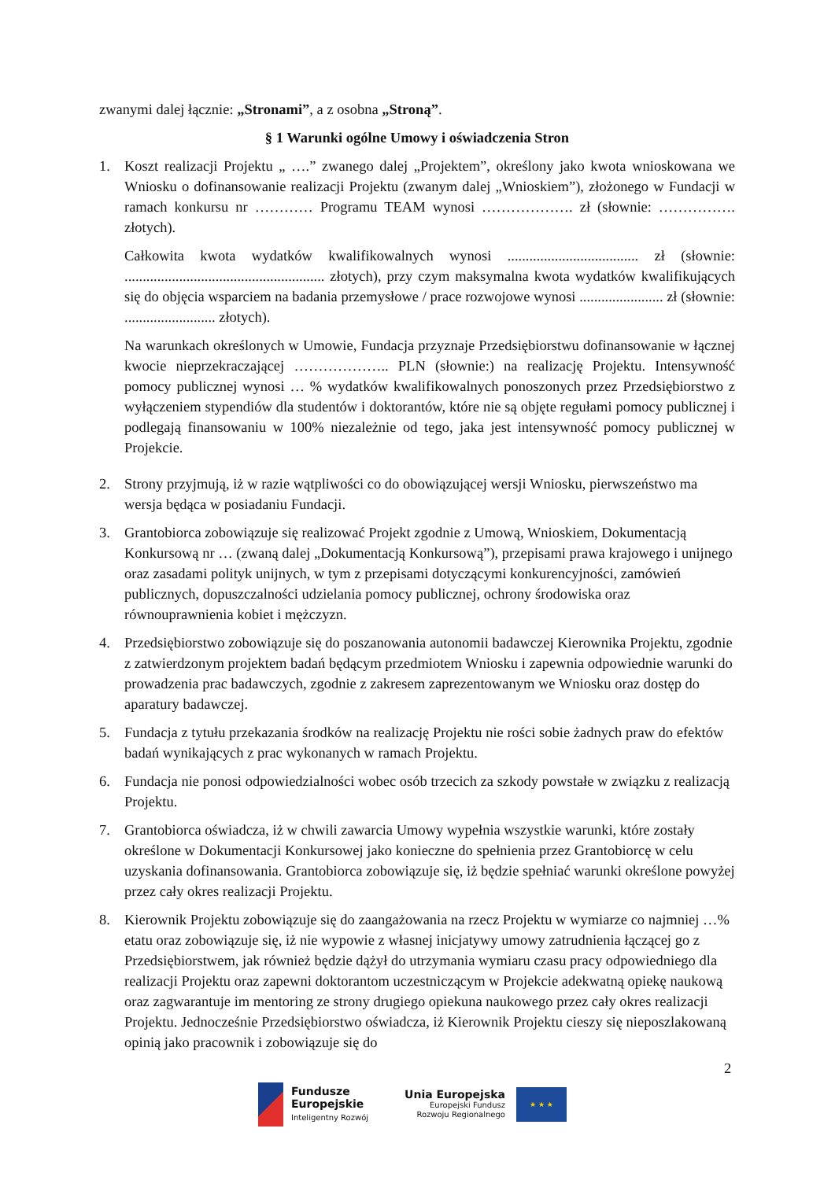zwanymi dalej łącznie: „Stronami”, a z osobna „Stroną”.
§ 1 Warunki ogólne Umowy i oświadczenia Stron
1. Koszt realizacji Projektu „ ….” zwanego dalej „Projektem”, określony jako kwota wnioskowana we Wniosku o dofinansowanie realizacji Projektu (zwanym dalej „Wnioskiem”), złożonego w Fundacji w ramach konkursu nr ………… Programu TEAM wynosi ………………. zł (słownie: ……………. złotych).
Całkowita kwota wydatków kwalifikowalnych wynosi .................................... zł (słownie: ....................................................... złotych), przy czym maksymalna kwota wydatków kwalifikujących się do objęcia wsparciem na badania przemysłowe / prace rozwojowe wynosi ....................... zł (słownie: ......................... złotych).
Na warunkach określonych w Umowie, Fundacja przyznaje Przedsiębiorstwu dofinansowanie w łącznej kwocie nieprzekraczającej ……………….. PLN (słownie:) na realizację Projektu. Intensywność pomocy publicznej wynosi … % wydatków kwalifikowalnych ponoszonych przez Przedsiębiorstwo z wyłączeniem stypendiów dla studentów i doktorantów, które nie są objęte regułami pomocy publicznej i podlegają finansowaniu w 100% niezależnie od tego, jaka jest intensywność pomocy publicznej w Projekcie.
2. Strony przyjmują, iż w razie wątpliwości co do obowiązującej wersji Wniosku, pierwszeństwo ma wersja będąca w posiadaniu Fundacji.
3. Grantobiorca zobowiązuje się realizować Projekt zgodnie z Umową, Wnioskiem, Dokumentacją Konkursową nr … (zwaną dalej „Dokumentacją Konkursową”), przepisami prawa krajowego i unijnego oraz zasadami polityk unijnych, w tym z przepisami dotyczącymi konkurencyjności, zamówień publicznych, dopuszczalności udzielania pomocy publicznej, ochrony środowiska oraz równouprawnienia kobiet i mężczyzn.
4. Przedsiębiorstwo zobowiązuje się do poszanowania autonomii badawczej Kierownika Projektu, zgodnie z zatwierdzonym projektem badań będącym przedmiotem Wniosku i zapewnia odpowiednie warunki do prowadzenia prac badawczych, zgodnie z zakresem zaprezentowanym we Wniosku oraz dostęp do aparatury badawczej.
5. Fundacja z tytułu przekazania środków na realizację Projektu nie rości sobie żadnych praw do efektów badań wynikających z prac wykonanych w ramach Projektu.
6. Fundacja nie ponosi odpowiedzialności wobec osób trzecich za szkody powstałe w związku z realizacją Projektu.
7. Grantobiorca oświadcza, iż w chwili zawarcia Umowy wypełnia wszystkie warunki, które zostały określone w Dokumentacji Konkursowej jako konieczne do spełnienia przez Grantobiorcę w celu uzyskania dofinansowania. Grantobiorca zobowiązuje się, iż będzie spełniać warunki określone powyżej przez cały okres realizacji Projektu.
8. Kierownik Projektu zobowiązuje się do zaangażowania na rzecz Projektu w wymiarze co najmniej …% etatu oraz zobowiązuje się, iż nie wypowie z własnej inicjatywy umowy zatrudnienia łączącej go z Przedsiębiorstwem, jak również będzie dążył do utrzymania wymiaru czasu pracy odpowiedniego dla realizacji Projektu oraz zapewni doktorantom uczestniczącym w Projekcie adekwatną opiekę naukową oraz zagwarantuje im mentoring ze strony drugiego opiekuna naukowego przez cały okres realizacji Projektu. Jednocześnie Przedsiębiorstwo oświadcza, iż Kierownik Projektu cieszy się nieposzlakowaną opinią jako pracownik i zobowiązuje się do
2
Fundusze
Europejskie
Inteligentny Rozwój
Unia Europejska
Europejski Fundusz
Rozwoju Regionalnego
★ ★ ★